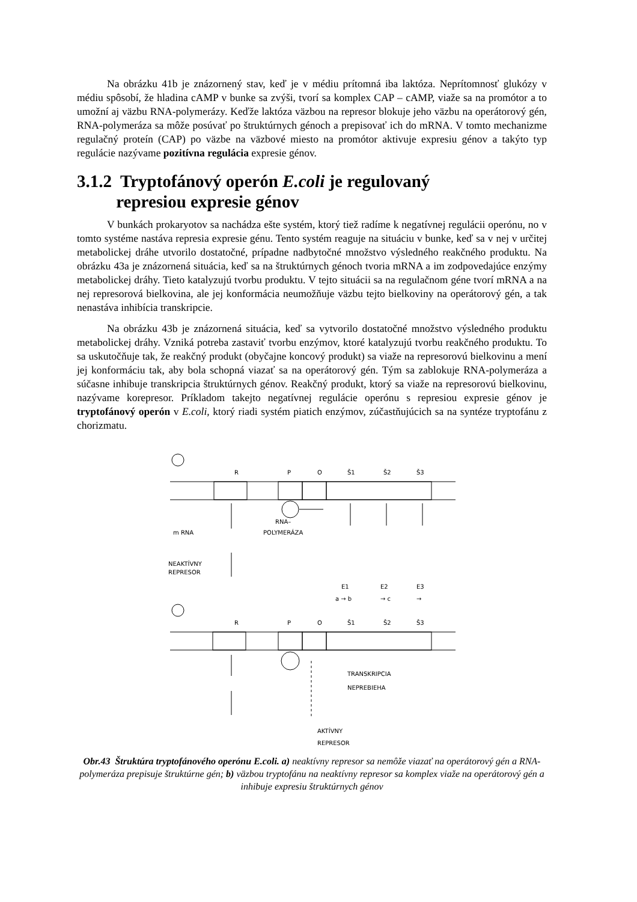Na obrázku 41b je znázornený stav, keď je v médiu prítomná iba laktóza. Neprítomnosť glukózy v médiu spôsobí, že hladina cAMP v bunke sa zvýši, tvorí sa komplex CAP – cAMP, viaže sa na promótor a to umožní aj väzbu RNA-polymerázy. Keďže laktóza väzbou na represor blokuje jeho väzbu na operátorový gén, RNA-polymeráza sa môže posúvať po štruktúrnych génoch a prepisovať ich do mRNA. V tomto mechanizme regulačný proteín (CAP) po väzbe na väzbové miesto na promótor aktivuje expresiu génov a takýto typ regulácie nazývame pozitívna regulácia expresie génov.
3.1.2 Tryptofánový operón E.coli je regulovaný
represiou expresie génov
V bunkách prokaryotov sa nachádza ešte systém, ktorý tiež radíme k negatívnej regulácii operónu, no v tomto systéme nastáva represia expresie génu. Tento systém reaguje na situáciu v bunke, keď sa v nej v určitej metabolickej dráhe utvorilo dostatočné, prípadne nadbytočné množstvo výsledného reakčného produktu. Na obrázku 43a je znázornená situácia, keď sa na štruktúrnych génoch tvoria mRNA a im zodpovedajúce enzýmy metabolickej dráhy. Tieto katalyzujú tvorbu produktu. V tejto situácii sa na regulačnom géne tvorí mRNA a na nej represorová bielkovina, ale jej konformácia neumožňuje väzbu tejto bielkoviny na operátorový gén, a tak nenastáva inhibícia transkripcie.
Na obrázku 43b je znázornená situácia, keď sa vytvorilo dostatočné množstvo výsledného produktu metabolickej dráhy. Vzniká potreba zastaviť tvorbu enzýmov, ktoré katalyzujú tvorbu reakčného produktu. To sa uskutočňuje tak, že reakčný produkt (obyčajne koncový produkt) sa viaže na represorovú bielkovinu a mení jej konformáciu tak, aby bola schopná viazať sa na operátorový gén. Tým sa zablokuje RNA-polymeráza a súčasne inhibuje transkripcia štruktúrnych génov. Reakčný produkt, ktorý sa viaže na represorovú bielkovinu, nazývame korepresor. Príkladom takejto negatívnej regulácie operónu s represiou expresie génov je tryptofánový operón v E.coli, ktorý riadi systém piatich enzýmov, zúčastňujúcich sa na syntéze tryptofánu z chorizmatu.
R
P
O
Š1
Š2
Š3
RNA–
POLYMERÁZA
m RNA
NEAKTÍVNY
REPRESOR
E1
E2
E3
a → b
→ c
→
R
P
O
Š1
Š2
Š3
TRANSKRIPCIA
NEPREBIEHA
AKTÍVNY
REPRESOR
Obr.43 Štruktúra tryptofánového operónu E.coli. a) neaktívny represor sa nemôže viazať na operátorový gén a RNA-polymeráza prepisuje štruktúrne gén; b) väzbou tryptofánu na neaktívny represor sa komplex viaže na operátorový gén a inhibuje expresiu štruktúrnych génov